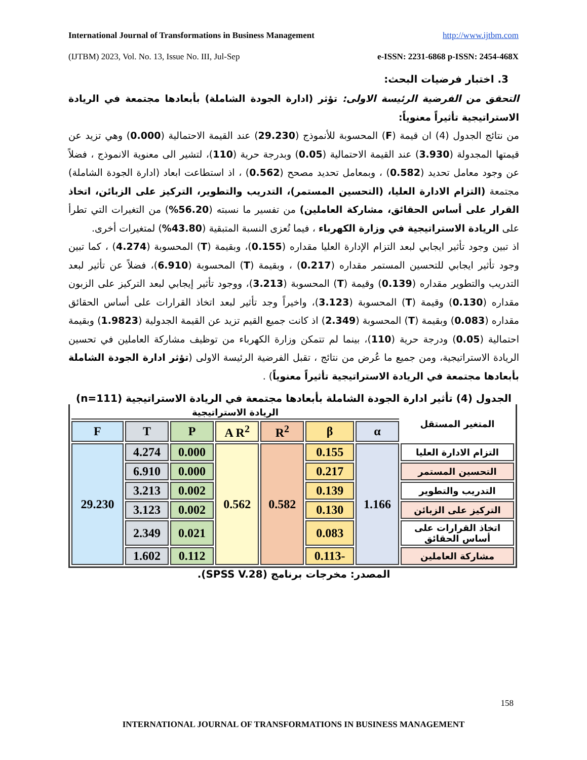International Journal of Transformations in Business Management http://www.ijtbm.com
(IJTBM) 2023, Vol. No. 13, Issue No. III, Jul-Sep e-ISSN: 2231-6868 p-ISSN: 2454-468X
3. اختبار فرضيات البحث:
التحقق من الفرضية الرئيسة الاولى: تؤثر (ادارة الجودة الشاملة) بأبعادها مجتمعة في الريادة الاستراتيجية تأثيراً معنوياً:
من نتائج الجدول (4) ان قيمة (F) المحسوبة للأنموذج (29.230) عند القيمة الاحتمالية (0.000) وهي تزيد عن قيمتها المجدولة (3.930) عند القيمة الاحتمالية (0.05) وبدرجة حرية (110)، لتشير الى معنوية الانموذج ، فضلاً عن وجود معامل تحديد (0.582) ، وبمعامل تحديد مصحح (0.562) ، اذ استطاعت ابعاد (ادارة الجودة الشاملة) مجتمعة (التزام الادارة العليا، (التحسين المستمر)، التدريب والتطوير، التركيز على الزبائن، اتخاذ القرار على أساس الحقائق، مشاركة العاملين) من تفسير ما نسبته (56.20%) من التغيرات التي تطرأ على الريادة الاستراتيجية في وزارة الكهرباء ، فيما تُعزى النسبة المتبقية (43.80%) لمتغيرات أخرى.
اذ تبين وجود تأثير ايجابي لبعد التزام الإدارة العليا مقداره (0.155)، وبقيمة (T) المحسوبة (4.274) ، كما تبين وجود تأثير ايجابي للتحسين المستمر مقداره (0.217) ، وبقيمة (T) المحسوبة (6.910)، فضلاً عن تأثير لبعد التدريب والتطوير مقداره (0.139) وقيمة (T) المحسوبة (3.213)، ووجود تأثير إيجابي لبعد التركيز على الزبون مقداره (0.130) وقيمة (T) المحسوبة (3.123)، واخيراً وجد تأثير لبعد اتخاذ القرارات على أساس الحقائق مقداره (0.083) وبقيمة (T) المحسوبة (2.349) اذ كانت جميع القيم تزيد عن القيمة الجدولية (1.9823) وبقيمة احتمالية (0.05) ودرجة حرية (110)، بينما لم تتمكن وزارة الكهرباء من توظيف مشاركة العاملين في تحسين الريادة الاستراتيجية، ومن جميع ما عُرض من نتائج ، تقبل الفرضية الرئيسة الاولى (تؤثر ادارة الجودة الشاملة بأبعادها مجتمعة في الريادة الاستراتيجية تأثيراً معنوياً) .
الجدول (4) تأثير ادارة الجودة الشاملة بأبعادها مجتمعة في الريادة الاستراتيجية (n=111)
| المتغير المستقل | الريادة الاستراتيجية | | | | | | |
| | α | β | R<sup>2</sup> | A R<sup>2</sup> | P | T | F |
| التزام الادارة العليا | 1.166 | 0.155 | 0.582 | 0.562 | 0.000 | 4.274 | 29.230 |
| التحسين المستمر | | 0.217 | | | 0.000 | 6.910 | |
| التدريب والتطوير | | 0.139 | | | 0.002 | 3.213 | |
| التركيز على الزبائن | | 0.130 | | | 0.002 | 3.123 | |
| اتخاذ القرارات على أساس الحقائق | | 0.083 | | | 0.021 | 2.349 | |
| مشاركة العاملين | | -0.113 | | | 0.112 | 1.602 | |
المصدر: مخرجات برنامج (SPSS V.28).
158
INTERNATIONAL JOURNAL OF TRANSFORMATIONS IN BUSINESS MANAGEMENT